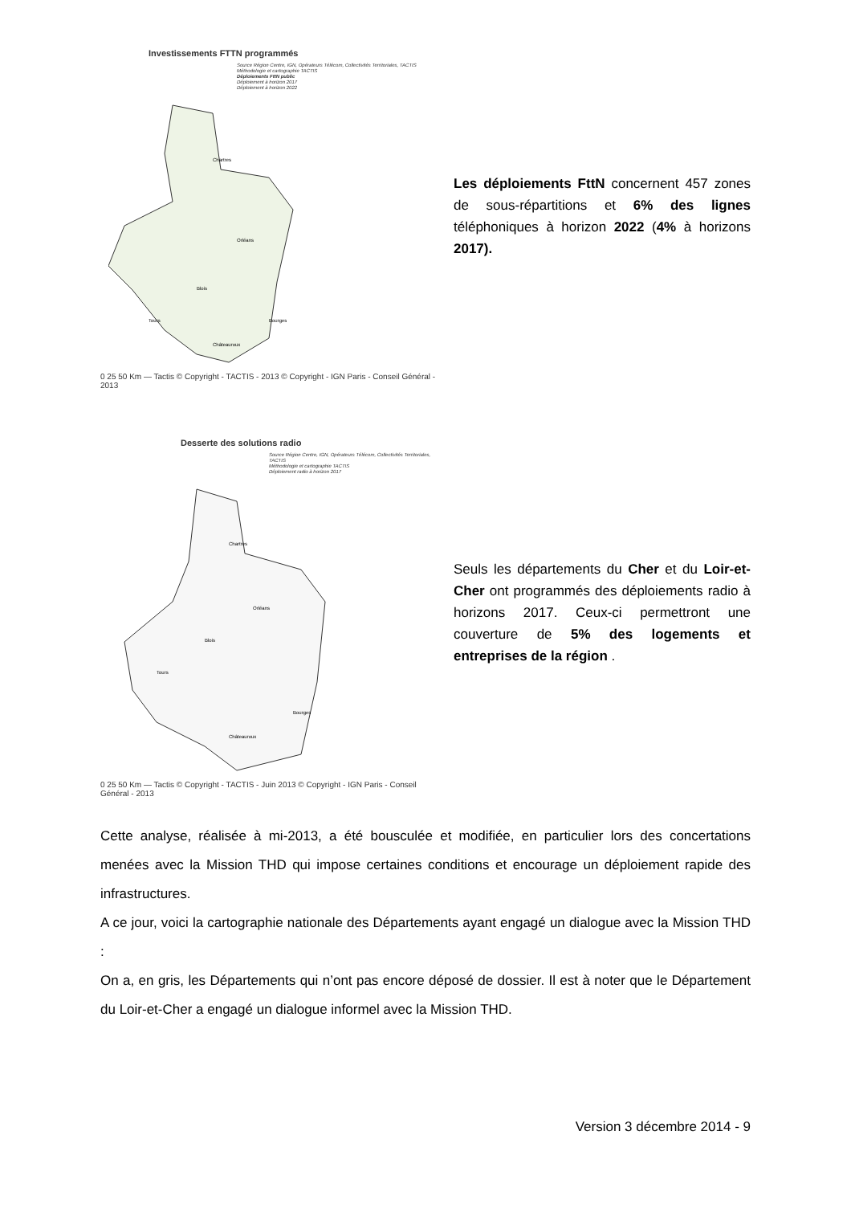Investissements FTTN programmés
Source Région Centre, IGN, Opérateurs Télécom, Collectivités Territoriales, TACTIS
Méthodologie et cartographie TACTIS
Déploiements FttN public
Déploiement à horizon 2017
Déploiement à horizon 2022
Chartres
Orléans
Blois
Tours
Bourges
Châteauroux
0 25 50 Km — Tactis © Copyright - TACTIS - 2013 © Copyright - IGN Paris - Conseil Général - 2013
Les déploiements FttN concernent 457 zones de sous-répartitions et 6% des lignes téléphoniques à horizon 2022 (4% à horizons 2017).
Desserte des solutions radio
Source Région Centre, IGN, Opérateurs Télécom, Collectivités Territoriales, TACTIS
Méthodologie et cartographie TACTIS
Déploiement radio à horizon 2017
Chartres
Orléans
Blois
Tours
Bourges
Châteauroux
0 25 50 Km — Tactis © Copyright - TACTIS - Juin 2013 © Copyright - IGN Paris - Conseil Général - 2013
Seuls les départements du Cher et du Loir-et-Cher ont programmés des déploiements radio à horizons 2017. Ceux-ci permettront une couverture de 5% des logements et entreprises de la région .
Cette analyse, réalisée à mi-2013, a été bousculée et modifiée, en particulier lors des concertations menées avec la Mission THD qui impose certaines conditions et encourage un déploiement rapide des infrastructures.
A ce jour, voici la cartographie nationale des Départements ayant engagé un dialogue avec la Mission THD :
On a, en gris, les Départements qui n’ont pas encore déposé de dossier. Il est à noter que le Département du Loir-et-Cher a engagé un dialogue informel avec la Mission THD.
Version 3 décembre 2014 - 9